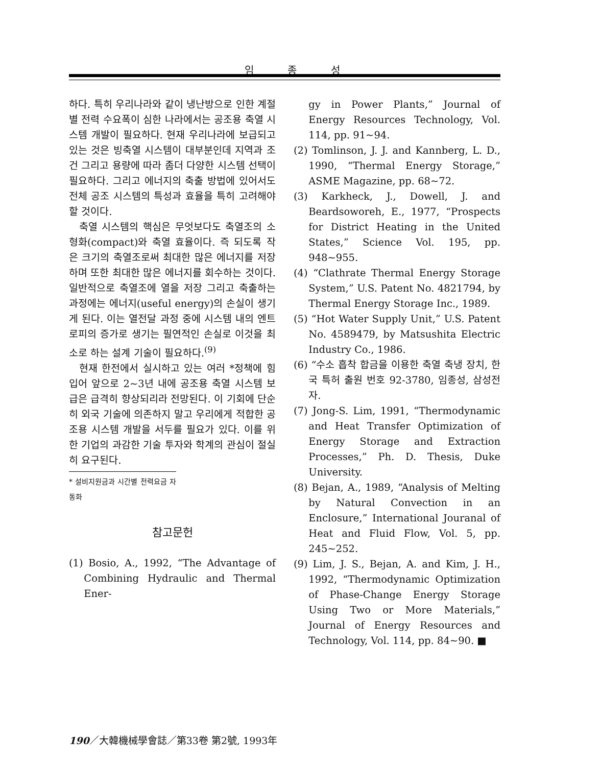임 종 성
하다. 특히 우리나라와 같이 냉난방으로 인한 계절별 전력 수요폭이 심한 나라에서는 공조용 축열 시스템 개발이 필요하다. 현재 우리나라에 보급되고 있는 것은 빙축열 시스템이 대부분인데 지역과 조건 그리고 용량에 따라 좀더 다양한 시스템 선택이 필요하다. 그리고 에너지의 축출 방법에 있어서도 전체 공조 시스템의 특성과 효율을 특히 고려해야 할 것이다.
축열 시스템의 핵심은 무엇보다도 축열조의 소형화(compact)와 축열 효율이다. 즉 되도록 작은 크기의 축열조로써 최대한 많은 에너지를 저장하며 또한 최대한 많은 에너지를 회수하는 것이다. 일반적으로 축열조에 열을 저장 그리고 축출하는 과정에는 에너지(useful energy)의 손실이 생기게 된다. 이는 열전달 과정 중에 시스템 내의 엔트로피의 증가로 생기는 필연적인 손실로 이것을 최소로 하는 설계 기술이 필요하다.<sup>(9)</sup>
현재 한전에서 실시하고 있는 여러 *정책에 힘입어 앞으로 2~3년 내에 공조용 축열 시스템 보급은 급격히 향상되리라 전망된다. 이 기회에 단순히 외국 기술에 의존하지 말고 우리에게 적합한 공조용 시스템 개발을 서두를 필요가 있다. 이를 위한 기업의 과감한 기술 투자와 학계의 관심이 절실히 요구된다.
* 설비지원금과 시간별 전력요금 자동화
참고문헌
(1) Bosio, A., 1992, “The Advantage of Combining Hydraulic and Thermal Ener-
gy in Power Plants,” Journal of Energy Resources Technology, Vol. 114, pp. 91~94.
(2) Tomlinson, J. J. and Kannberg, L. D., 1990, “Thermal Energy Storage,” ASME Magazine, pp. 68~72.
(3) Karkheck, J., Dowell, J. and Beardsoworeh, E., 1977, “Prospects for District Heating in the United States,” Science Vol. 195, pp. 948~955.
(4) “Clathrate Thermal Energy Storage System,” U.S. Patent No. 4821794, by Thermal Energy Storage Inc., 1989.
(5) “Hot Water Supply Unit,” U.S. Patent No. 4589479, by Matsushita Electric Industry Co., 1986.
(6) “수소 흡착 합금을 이용한 축열 축냉 장치, 한국 특허 출원 번호 92-3780, 임종성, 삼성전자.
(7) Jong-S. Lim, 1991, “Thermodynamic and Heat Transfer Optimization of Energy Storage and Extraction Processes,” Ph. D. Thesis, Duke University.
(8) Bejan, A., 1989, “Analysis of Melting by Natural Convection in an Enclosure,” International Jouranal of Heat and Fluid Flow, Vol. 5, pp. 245~252.
(9) Lim, J. S., Bejan, A. and Kim, J. H., 1992, “Thermodynamic Optimization of Phase-Change Energy Storage Using Two or More Materials,” Journal of Energy Resources and Technology, Vol. 114, pp. 84~90. ■
190／大韓機械學會誌／第33卷 第2號, 1993年